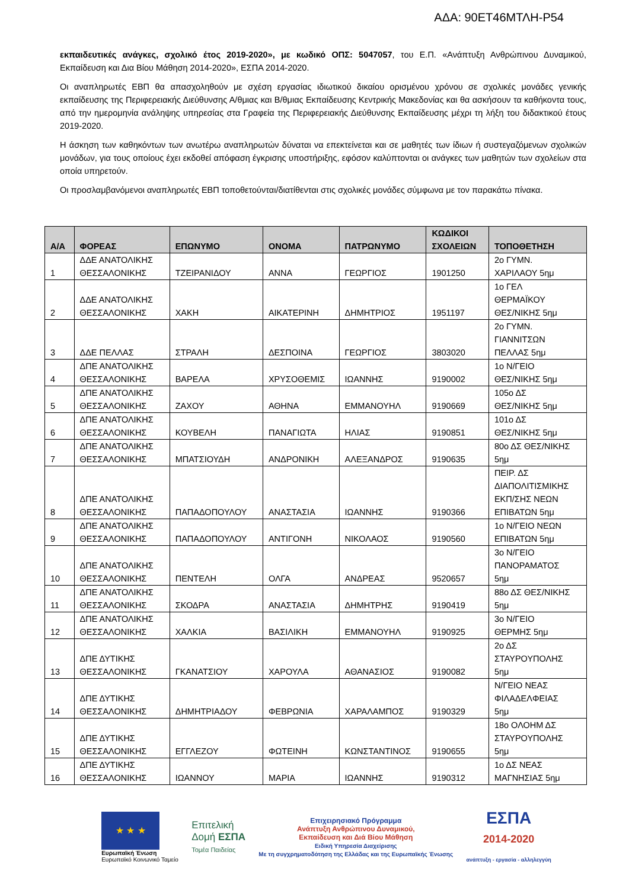ΑΔΑ: 90ΕΤ46ΜΤΛΗ-Ρ54
εκπαιδευτικές ανάγκες, σχολικό έτος 2019-2020», με κωδικό ΟΠΣ: 5047057, του Ε.Π. «Ανάπτυξη Ανθρώπινου Δυναμικού, Εκπαίδευση και Δια Βίου Μάθηση 2014-2020», ΕΣΠΑ 2014-2020.
Οι αναπληρωτές ΕΒΠ θα απασχοληθούν με σχέση εργασίας ιδιωτικού δικαίου ορισμένου χρόνου σε σχολικές μονάδες γενικής εκπαίδευσης της Περιφερειακής Διεύθυνσης Α/θμιας και Β/θμιας Εκπαίδευσης Κεντρικής Μακεδονίας και θα ασκήσουν τα καθήκοντα τους, από την ημερομηνία ανάληψης υπηρεσίας στα Γραφεία της Περιφερειακής Διεύθυνσης Εκπαίδευσης μέχρι τη λήξη του διδακτικού έτους 2019-2020.
Η άσκηση των καθηκόντων των ανωτέρω αναπληρωτών δύναται να επεκτείνεται και σε μαθητές των ίδιων ή συστεγαζόμενων σχολικών μονάδων, για τους οποίους έχει εκδοθεί απόφαση έγκρισης υποστήριξης, εφόσον καλύπτονται οι ανάγκες των μαθητών των σχολείων στα οποία υπηρετούν.
Οι προσλαμβανόμενοι αναπληρωτές ΕΒΠ τοποθετούνται/διατίθενται στις σχολικές μονάδες σύμφωνα με τον παρακάτω πίνακα.
| Α/Α | ΦΟΡΕΑΣ | ΕΠΩΝΥΜΟ | ΟΝΟΜΑ | ΠΑΤΡΩΝΥΜΟ | ΚΩΔΙΚΟΙ ΣΧΟΛΕΙΩΝ | ΤΟΠΟΘΕΤΗΣΗ |
| --- | --- | --- | --- | --- | --- | --- |
| 1 | ΔΔΕ ΑΝΑΤΟΛΙΚΗΣ ΘΕΣΣΑΛΟΝΙΚΗΣ | ΤΖΕΙΡΑΝΙΔΟΥ | ΑΝΝΑ | ΓΕΩΡΓΙΟΣ | 1901250 | 2ο ΓΥΜΝ. ΧΑΡΙΛΑΟΥ 5ημ |
| 2 | ΔΔΕ ΑΝΑΤΟΛΙΚΗΣ ΘΕΣΣΑΛΟΝΙΚΗΣ | ΧΑΚΗ | ΑΙΚΑΤΕΡΙΝΗ | ΔΗΜΗΤΡΙΟΣ | 1951197 | 1ο ΓΕΛ ΘΕΡΜΑΪΚΟΥ ΘΕΣ/ΝΙΚΗΣ 5ημ |
| 3 | ΔΔΕ ΠΕΛΛΑΣ | ΣΤΡΑΛΗ | ΔΕΣΠΟΙΝΑ | ΓΕΩΡΓΙΟΣ | 3803020 | 2ο ΓΥΜΝ. ΓΙΑΝΝΙΤΣΩΝ ΠΕΛΛΑΣ 5ημ |
| 4 | ΔΠΕ ΑΝΑΤΟΛΙΚΗΣ ΘΕΣΣΑΛΟΝΙΚΗΣ | ΒΑΡΕΛΑ | ΧΡΥΣΟΘΕΜΙΣ | ΙΩΑΝΝΗΣ | 9190002 | 1ο Ν/ΓΕΙΟ ΘΕΣ/ΝΙΚΗΣ 5ημ |
| 5 | ΔΠΕ ΑΝΑΤΟΛΙΚΗΣ ΘΕΣΣΑΛΟΝΙΚΗΣ | ΖΑΧΟΥ | ΑΘΗΝΑ | ΕΜΜΑΝΟΥΗΛ | 9190669 | 105ο ΔΣ ΘΕΣ/ΝΙΚΗΣ 5ημ |
| 6 | ΔΠΕ ΑΝΑΤΟΛΙΚΗΣ ΘΕΣΣΑΛΟΝΙΚΗΣ | ΚΟΥΒΕΛΗ | ΠΑΝΑΓΙΩΤΑ | ΗΛΙΑΣ | 9190851 | 101ο ΔΣ ΘΕΣ/ΝΙΚΗΣ 5ημ |
| 7 | ΔΠΕ ΑΝΑΤΟΛΙΚΗΣ ΘΕΣΣΑΛΟΝΙΚΗΣ | ΜΠΑΤΣΙΟΥΔΗ | ΑΝΔΡΟΝΙΚΗ | ΑΛΕΞΑΝΔΡΟΣ | 9190635 | 80ο ΔΣ ΘΕΣ/ΝΙΚΗΣ 5ημ |
| 8 | ΔΠΕ ΑΝΑΤΟΛΙΚΗΣ ΘΕΣΣΑΛΟΝΙΚΗΣ | ΠΑΠΑΔΟΠΟΥΛΟΥ | ΑΝΑΣΤΑΣΙΑ | ΙΩΑΝΝΗΣ | 9190366 | ΠΕΙΡ. ΔΣ ΔΙΑΠΟΛΙΤΙΣΜΙΚΗΣ ΕΚΠ/ΣΗΣ ΝΕΩΝ ΕΠΙΒΑΤΩΝ 5ημ |
| 9 | ΔΠΕ ΑΝΑΤΟΛΙΚΗΣ ΘΕΣΣΑΛΟΝΙΚΗΣ | ΠΑΠΑΔΟΠΟΥΛΟΥ | ΑΝΤΙΓΟΝΗ | ΝΙΚΟΛΑΟΣ | 9190560 | 1ο Ν/ΓΕΙΟ ΝΕΩΝ ΕΠΙΒΑΤΩΝ 5ημ |
| 10 | ΔΠΕ ΑΝΑΤΟΛΙΚΗΣ ΘΕΣΣΑΛΟΝΙΚΗΣ | ΠΕΝΤΕΛΗ | ΟΛΓΑ | ΑΝΔΡΕΑΣ | 9520657 | 3ο Ν/ΓΕΙΟ ΠΑΝΟΡΑΜΑΤΟΣ 5ημ |
| 11 | ΔΠΕ ΑΝΑΤΟΛΙΚΗΣ ΘΕΣΣΑΛΟΝΙΚΗΣ | ΣΚΟΔΡΑ | ΑΝΑΣΤΑΣΙΑ | ΔΗΜΗΤΡΗΣ | 9190419 | 88ο ΔΣ ΘΕΣ/ΝΙΚΗΣ 5ημ |
| 12 | ΔΠΕ ΑΝΑΤΟΛΙΚΗΣ ΘΕΣΣΑΛΟΝΙΚΗΣ | ΧΑΛΚΙΑ | ΒΑΣΙΛΙΚΗ | ΕΜΜΑΝΟΥΗΛ | 9190925 | 3ο Ν/ΓΕΙΟ ΘΕΡΜΗΣ 5ημ |
| 13 | ΔΠΕ ΔΥΤΙΚΗΣ ΘΕΣΣΑΛΟΝΙΚΗΣ | ΓΚΑΝΑΤΣΙΟΥ | ΧΑΡΟΥΛΑ | ΑΘΑΝΑΣΙΟΣ | 9190082 | 2ο ΔΣ ΣΤΑΥΡΟΥΠΟΛΗΣ 5ημ |
| 14 | ΔΠΕ ΔΥΤΙΚΗΣ ΘΕΣΣΑΛΟΝΙΚΗΣ | ΔΗΜΗΤΡΙΑΔΟΥ | ΦΕΒΡΩΝΙΑ | ΧΑΡΑΛΑΜΠΟΣ | 9190329 | Ν/ΓΕΙΟ ΝΕΑΣ ΦΙΛΑΔΕΛΦΕΙΑΣ 5ημ |
| 15 | ΔΠΕ ΔΥΤΙΚΗΣ ΘΕΣΣΑΛΟΝΙΚΗΣ | ΕΓΓΛΕΖΟΥ | ΦΩΤΕΙΝΗ | ΚΩΝΣΤΑΝΤΙΝΟΣ | 9190655 | 18ο ΟΛΟΗΜ ΔΣ ΣΤΑΥΡΟΥΠΟΛΗΣ 5ημ |
| 16 | ΔΠΕ ΔΥΤΙΚΗΣ ΘΕΣΣΑΛΟΝΙΚΗΣ | ΙΩΑΝΝΟΥ | ΜΑΡΙΑ | ΙΩΑΝΝΗΣ | 9190312 | 1ο ΔΣ ΝΕΑΣ ΜΑΓΝΗΣΙΑΣ 5ημ |
★ ★ ★
Ευρωπαϊκή Ένωση
Ευρωπαϊκό Κοινωνικό Ταμείο
Επιτελική
Δομή ΕΣΠΑ
Τομέα Παιδείας
Επιχειρησιακό Πρόγραμμα
Ανάπτυξη Ανθρώπινου Δυναμικού,
Εκπαίδευση και Διά Βίου Μάθηση
Ειδική Υπηρεσία Διαχείρισης
Με τη συγχρηματοδότηση της Ελλάδας και της Ευρωπαϊκής Ένωσης
ΕΣΠΑ
2014-2020
ανάπτυξη - εργασία - αλληλεγγύη